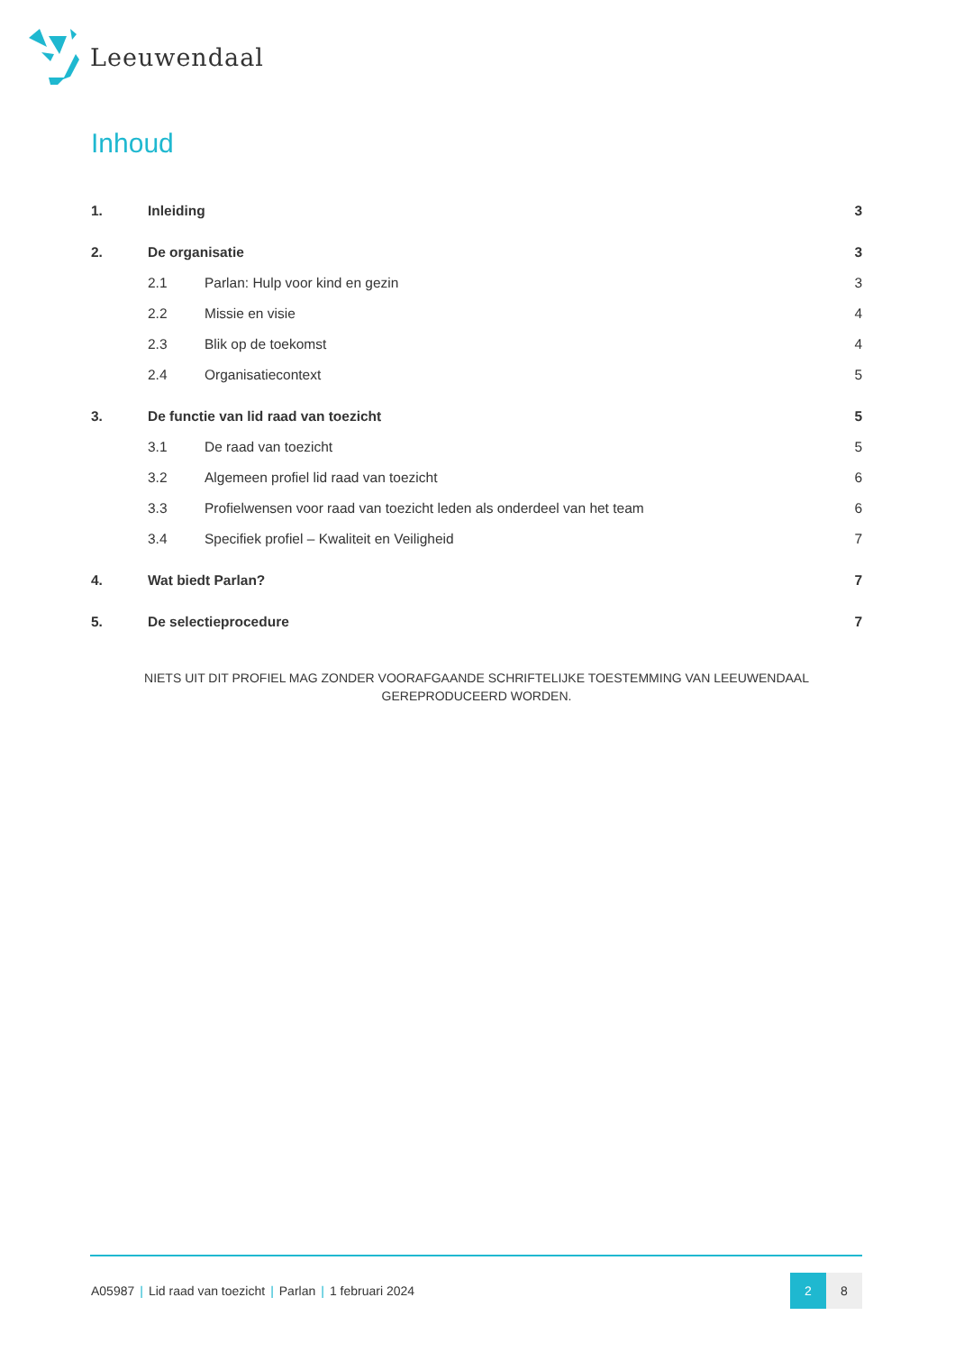Leeuwendaal
Inhoud
1. Inleiding 3
2. De organisatie 3
2.1 Parlan: Hulp voor kind en gezin 3
2.2 Missie en visie 4
2.3 Blik op de toekomst 4
2.4 Organisatiecontext 5
3. De functie van lid raad van toezicht 5
3.1 De raad van toezicht 5
3.2 Algemeen profiel lid raad van toezicht 6
3.3 Profielwensen voor raad van toezicht leden als onderdeel van het team 6
3.4 Specifiek profiel – Kwaliteit en Veiligheid 7
4. Wat biedt Parlan? 7
5. De selectieprocedure 7
NIETS UIT DIT PROFIEL MAG ZONDER VOORAFGAANDE SCHRIFTELIJKE TOESTEMMING VAN LEEUWENDAAL
GEREPRODUCEERD WORDEN.
A05987 | Lid raad van toezicht | Parlan | 1 februari 2024
2 8